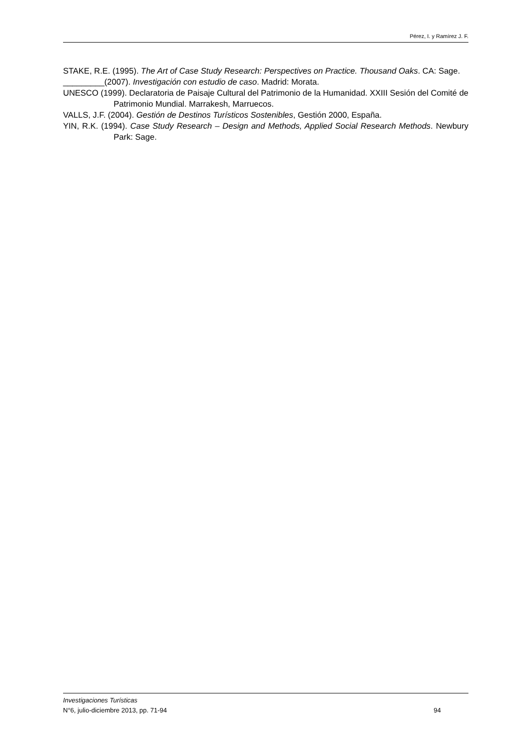Pérez, I. y Ramírez J. F.
STAKE, R.E. (1995). The Art of Case Study Research: Perspectives on Practice. Thousand Oaks. CA: Sage.
_________(2007). Investigación con estudio de caso. Madrid: Morata.
UNESCO (1999). Declaratoria de Paisaje Cultural del Patrimonio de la Humanidad. XXIII Sesión del Comité de Patrimonio Mundial. Marrakesh, Marruecos.
VALLS, J.F. (2004). Gestión de Destinos Turísticos Sostenibles, Gestión 2000, España.
YIN, R.K. (1994). Case Study Research – Design and Methods, Applied Social Research Methods. Newbury Park: Sage.
Investigaciones Turísticas
N°6, julio-diciembre 2013, pp. 71-94 94